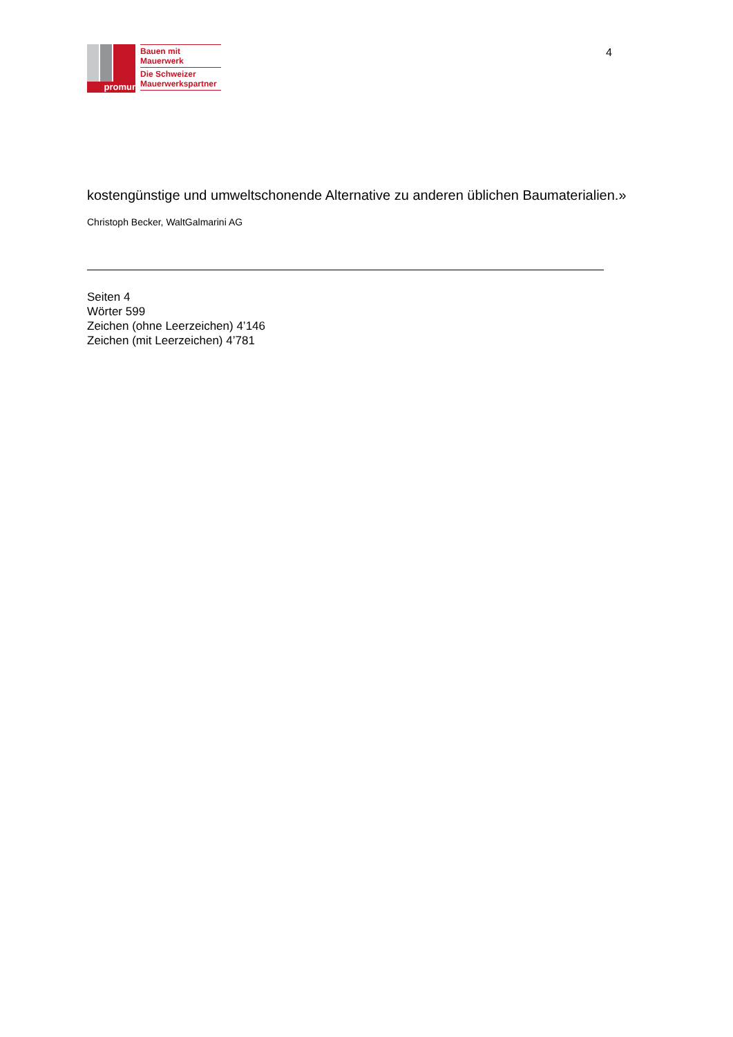promur
Bauen mit
Mauerwerk
Die Schweizer
Mauerwerkspartner
4
kostengünstige und umweltschonende Alternative zu anderen üblichen Baumaterialien.» Christoph Becker, WaltGalmarini AG
Seiten 4
Wörter 599
Zeichen (ohne Leerzeichen) 4’146
Zeichen (mit Leerzeichen) 4’781